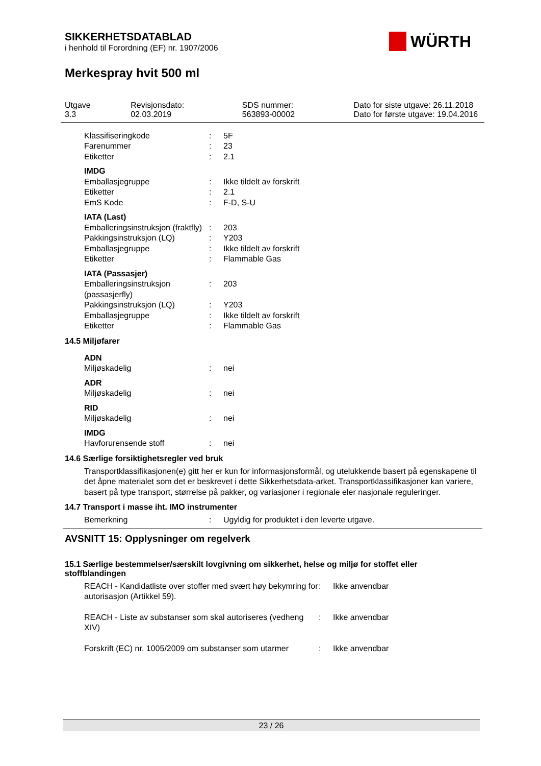WÜRTH
SIKKERHETSDATABLAD
i henhold til Forordning (EF) nr. 1907/2006
Merkespray hvit 500 ml
| Utgave 3.3 | Revisjonsdato: 02.03.2019 | SDS nummer: 563893-00002 | Dato for siste utgave: 26.11.2018 Dato for første utgave: 19.04.2016 |
| Klassifiseringkode | : | 5F |
| Farenummer | : | 23 |
| Etiketter | : | 2.1 |
| IMDG | | |
| Emballasjegruppe | : | Ikke tildelt av forskrift |
| Etiketter | : | 2.1 |
| EmS Kode | : | F-D, S-U |
| IATA (Last) | | |
| Emballeringsinstruksjon (fraktfly) | : | 203 |
| Pakkingsinstruksjon (LQ) | : | Y203 |
| Emballasjegruppe | : | Ikke tildelt av forskrift |
| Etiketter | : | Flammable Gas |
| IATA (Passasjer) | | |
| Emballeringsinstruksjon (passasjerfly) | : | 203 |
| Pakkingsinstruksjon (LQ) | : | Y203 |
| Emballasjegruppe | : | Ikke tildelt av forskrift |
| Etiketter | : | Flammable Gas |
14.5 Miljøfarer
| ADN | | |
| Miljøskadelig | : | nei |
| ADR | | |
| Miljøskadelig | : | nei |
| RID | | |
| Miljøskadelig | : | nei |
| IMDG | | |
| Havforurensende stoff | : | nei |
14.6 Særlige forsiktighetsregler ved bruk
Transportklassifikasjonen(e) gitt her er kun for informasjonsformål, og utelukkende basert på egenskapene til det åpne materialet som det er beskrevet i dette Sikkerhetsdata-arket. Transportklassifikasjoner kan variere, basert på type transport, størrelse på pakker, og variasjoner i regionale eler nasjonale reguleringer.
14.7 Transport i masse iht. IMO instrumenter
| Bemerkning | : | Ugyldig for produktet i den leverte utgave. |
AVSNITT 15: Opplysninger om regelverk
15.1 Særlige bestemmelser/særskilt lovgivning om sikkerhet, helse og miljø for stoffet eller stoffblandingen
| REACH - Kandidatliste over stoffer med svært høy bekymring for autorisasjon (Artikkel 59). | : | Ikke anvendbar |
| REACH - Liste av substanser som skal autoriseres (vedheng XIV) | : | Ikke anvendbar |
| Forskrift (EC) nr. 1005/2009 om substanser som utarmer | : | Ikke anvendbar |
23 / 26